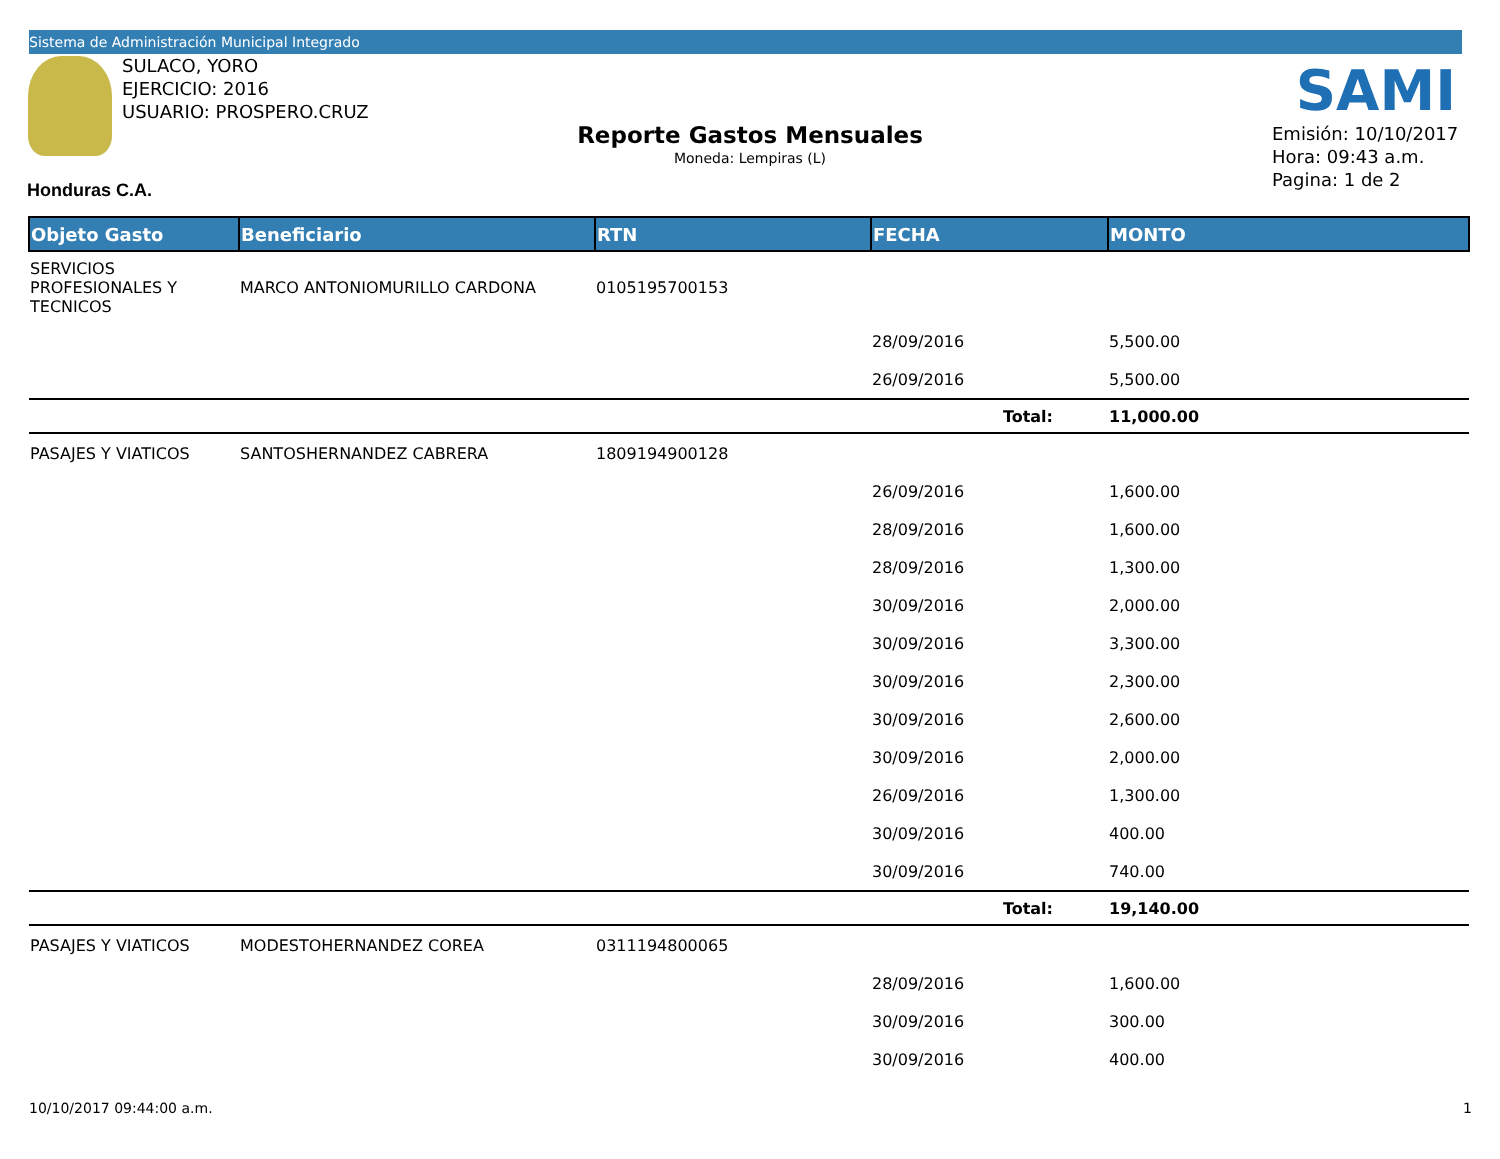Sistema de Administración Municipal Integrado
SULACO, YORO
EJERCICIO: 2016
USUARIO: PROSPERO.CRUZ
SAMI
Reporte Gastos Mensuales
Moneda: Lempiras (L)
Emisión: 10/10/2017
Hora: 09:43 a.m.
Pagina: 1 de 2
Honduras C.A.
| Objeto Gasto | Beneficiario | RTN | FECHA | MONTO |
| --- | --- | --- | --- | --- |
| SERVICIOS PROFESIONALES Y TECNICOS | MARCO ANTONIOMURILLO CARDONA | 0105195700153 | | |
| | | | 28/09/2016 | 5,500.00 |
| | | | 26/09/2016 | 5,500.00 |
| | | | Total: | 11,000.00 |
| PASAJES Y VIATICOS | SANTOSHERNANDEZ CABRERA | 1809194900128 | | |
| | | | 26/09/2016 | 1,600.00 |
| | | | 28/09/2016 | 1,600.00 |
| | | | 28/09/2016 | 1,300.00 |
| | | | 30/09/2016 | 2,000.00 |
| | | | 30/09/2016 | 3,300.00 |
| | | | 30/09/2016 | 2,300.00 |
| | | | 30/09/2016 | 2,600.00 |
| | | | 30/09/2016 | 2,000.00 |
| | | | 26/09/2016 | 1,300.00 |
| | | | 30/09/2016 | 400.00 |
| | | | 30/09/2016 | 740.00 |
| | | | Total: | 19,140.00 |
| PASAJES Y VIATICOS | MODESTOHERNANDEZ COREA | 0311194800065 | | |
| | | | 28/09/2016 | 1,600.00 |
| | | | 30/09/2016 | 300.00 |
| | | | 30/09/2016 | 400.00 |
10/10/2017 09:44:00 a.m. 1